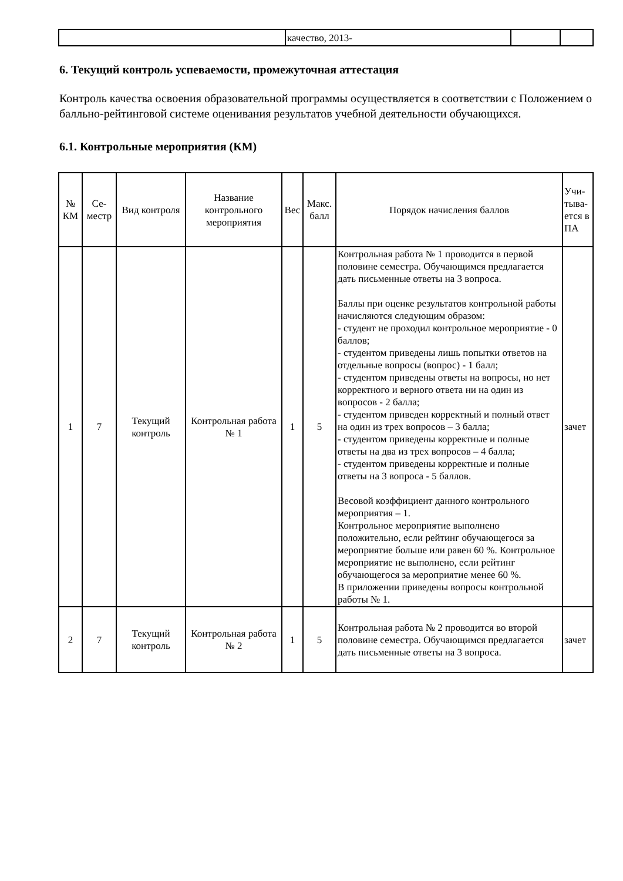| | качество, 2013- | | |
6. Текущий контроль успеваемости, промежуточная аттестация
Контроль качества освоения образовательной программы осуществляется в соответствии с Положением о балльно-рейтинговой системе оценивания результатов учебной деятельности обучающихся.
6.1. Контрольные мероприятия (КМ)
| № КМ | Се-местр | Вид контроля | Название контрольного мероприятия | Вес | Макс. балл | Порядок начисления баллов | Учи-тыва-ется в ПА |
| --- | --- | --- | --- | --- | --- | --- | --- |
| 1 | 7 | Текущий контроль | Контрольная работа № 1 | 1 | 5 | Контрольная работа № 1 проводится в первой половине семестра. Обучающимся предлагается дать письменные ответы на 3 вопроса. Баллы при оценке результатов контрольной работы начисляются следующим образом: - студент не проходил контрольное мероприятие - 0 баллов; - студентом приведены лишь попытки ответов на отдельные вопросы (вопрос) - 1 балл; - студентом приведены ответы на вопросы, но нет корректного и верного ответа ни на один из вопросов - 2 балла; - студентом приведен корректный и полный ответ на один из трех вопросов – 3 балла; - студентом приведены корректные и полные ответы на два из трех вопросов – 4 балла; - студентом приведены корректные и полные ответы на 3 вопроса - 5 баллов. Весовой коэффициент данного контрольного мероприятия – 1. Контрольное мероприятие выполнено положительно, если рейтинг обучающегося за мероприятие больше или равен 60 %. Контрольное мероприятие не выполнено, если рейтинг обучающегося за мероприятие менее 60 %. В приложении приведены вопросы контрольной работы № 1. | зачет |
| 2 | 7 | Текущий контроль | Контрольная работа № 2 | 1 | 5 | Контрольная работа № 2 проводится во второй половине семестра. Обучающимся предлагается дать письменные ответы на 3 вопроса. | зачет |